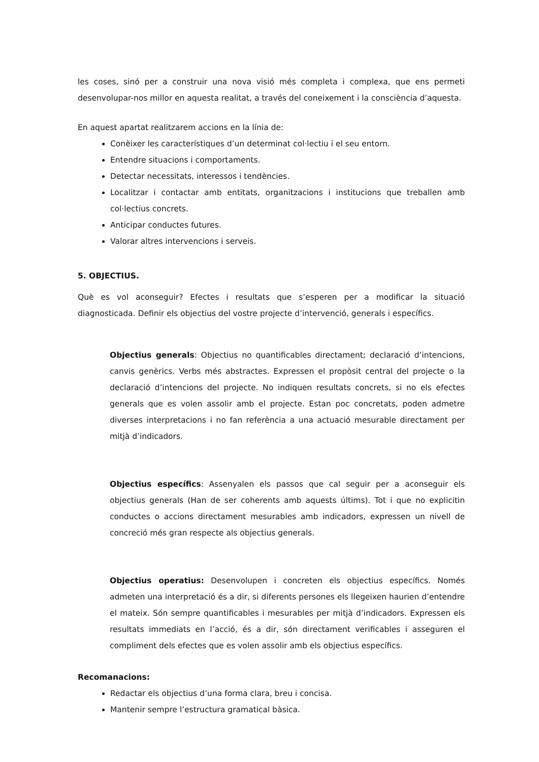les coses, sinó per a construir una nova visió més completa i complexa, que ens permeti desenvolupar-nos millor en aquesta realitat, a través del coneixement i la consciència d’aquesta.
En aquest apartat realitzarem accions en la línia de:
Conèixer les característiques d’un determinat col·lectiu i el seu entorn.
Entendre situacions i comportaments.
Detectar necessitats, interessos i tendències.
Localitzar i contactar amb entitats, organitzacions i institucions que treballen amb col·lectius concrets.
Anticipar conductes futures.
Valorar altres intervencions i serveis.
5. OBJECTIUS.
Què es vol aconseguir? Efectes i resultats que s’esperen per a modificar la situació diagnosticada. Definir els objectius del vostre projecte d’intervenció, generals i específics.
Objectius generals: Objectius no quantificables directament; declaració d’intencions, canvis genèrics. Verbs més abstractes. Expressen el propòsit central del projecte o la declaració d’intencions del projecte. No indiquen resultats concrets, si no els efectes generals que es volen assolir amb el projecte. Estan poc concretats, poden admetre diverses interpretacions i no fan referència a una actuació mesurable directament per mitjà d’indicadors.
Objectius específics: Assenyalen els passos que cal seguir per a aconseguir els objectius generals (Han de ser coherents amb aquests últims). Tot i que no explicitin conductes o accions directament mesurables amb indicadors, expressen un nivell de concreció més gran respecte als objectius generals.
Objectius operatius: Desenvolupen i concreten els objectius específics. Només admeten una interpretació és a dir, si diferents persones els llegeixen haurien d’entendre el mateix. Són sempre quantificables i mesurables per mitjà d’indicadors. Expressen els resultats immediats en l’acció, és a dir, són directament verificables i asseguren el compliment dels efectes que es volen assolir amb els objectius específics.
Recomanacions:
Redactar els objectius d’una forma clara, breu i concisa.
Mantenir sempre l’estructura gramatical bàsica.